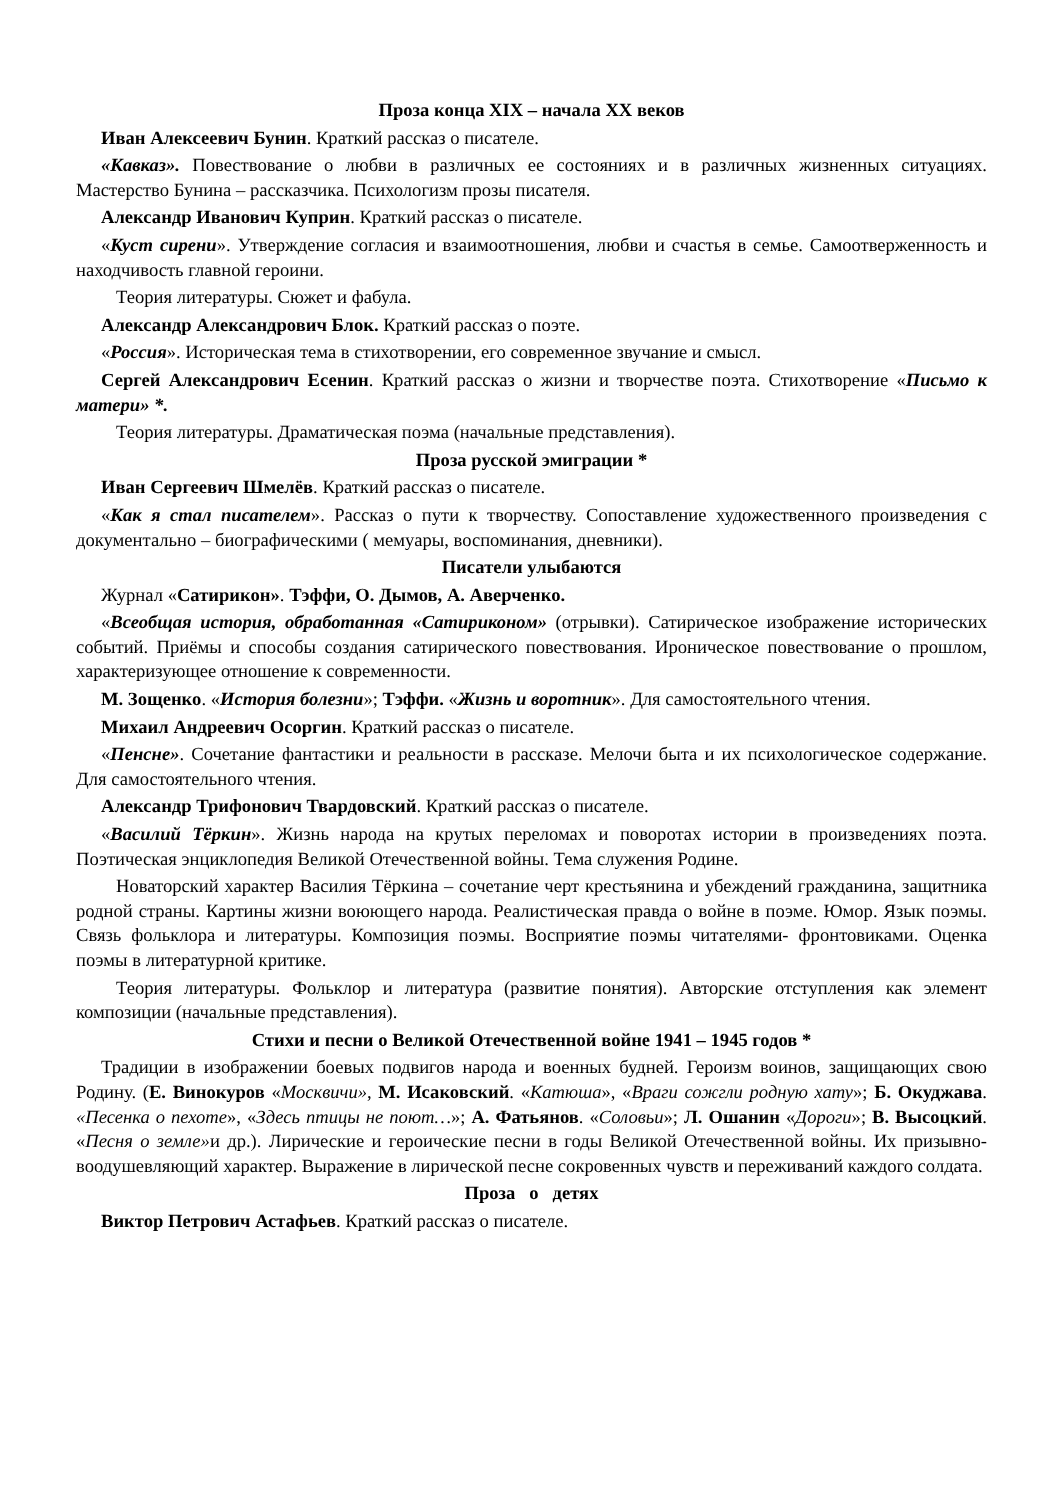Проза конца XIX – начала XX веков
Иван Алексеевич Бунин. Краткий рассказ о писателе.
«Кавказ». Повествование о любви в различных ее состояниях и в различных жизненных ситуациях. Мастерство Бунина – рассказчика. Психологизм прозы писателя.
Александр Иванович Куприн. Краткий рассказ о писателе.
«Куст сирени». Утверждение согласия и взаимоотношения, любви и счастья в семье. Самоотверженность и находчивость главной героини.
Теория литературы. Сюжет и фабула.
Александр Александрович Блок. Краткий рассказ о поэте.
«Россия». Историческая тема в стихотворении, его современное звучание и смысл.
Сергей Александрович Есенин. Краткий рассказ о жизни и творчестве поэта. Стихотворение «Письмо к матери» *.
Теория литературы. Драматическая поэма (начальные представления).
Проза русской эмиграции *
Иван Сергеевич Шмелёв. Краткий рассказ о писателе.
«Как я стал писателем». Рассказ о пути к творчеству. Сопоставление художественного произведения с документально – биографическими ( мемуары, воспоминания, дневники).
Писатели улыбаются
Журнал «Сатирикон». Тэффи, О. Дымов, А. Аверченко.
«Всеобщая история, обработанная «Сатириконом» (отрывки). Сатирическое изображение исторических событий. Приёмы и способы создания сатирического повествования. Ироническое повествование о прошлом, характеризующее отношение к современности.
М. Зощенко. «История болезни»; Тэффи. «Жизнь и воротник». Для самостоятельного чтения.
Михаил Андреевич Осоргин. Краткий рассказ о писателе.
«Пенсне». Сочетание фантастики и реальности в рассказе. Мелочи быта и их психологическое содержание. Для самостоятельного чтения.
Александр Трифонович Твардовский. Краткий рассказ о писателе.
«Василий Тёркин». Жизнь народа на крутых переломах и поворотах истории в произведениях поэта. Поэтическая энциклопедия Великой Отечественной войны. Тема служения Родине.
Новаторский характер Василия Тёркина – сочетание черт крестьянина и убеждений гражданина, защитника родной страны. Картины жизни воюющего народа. Реалистическая правда о войне в поэме. Юмор. Язык поэмы. Связь фольклора и литературы. Композиция поэмы. Восприятие поэмы читателями- фронтовиками. Оценка поэмы в литературной критике.
Теория литературы. Фольклор и литература (развитие понятия). Авторские отступления как элемент композиции (начальные представления).
Стихи и песни о Великой Отечественной войне 1941 – 1945 годов *
Традиции в изображении боевых подвигов народа и военных будней. Героизм воинов, защищающих свою Родину. (Е. Винокуров «Москвичи», М. Исаковский. «Катюша», «Враги сожгли родную хату»; Б. Окуджава. «Песенка о пехоте», «Здесь птицы не поют…»; А. Фатьянов. «Соловьи»; Л. Ошанин «Дороги»; В. Высоцкий. «Песня о земле»и др.). Лирические и героические песни в годы Великой Отечественной войны. Их призывно-воодушевляющий характер. Выражение в лирической песне сокровенных чувств и переживаний каждого солдата.
Проза о детях
Виктор Петрович Астафьев. Краткий рассказ о писателе.